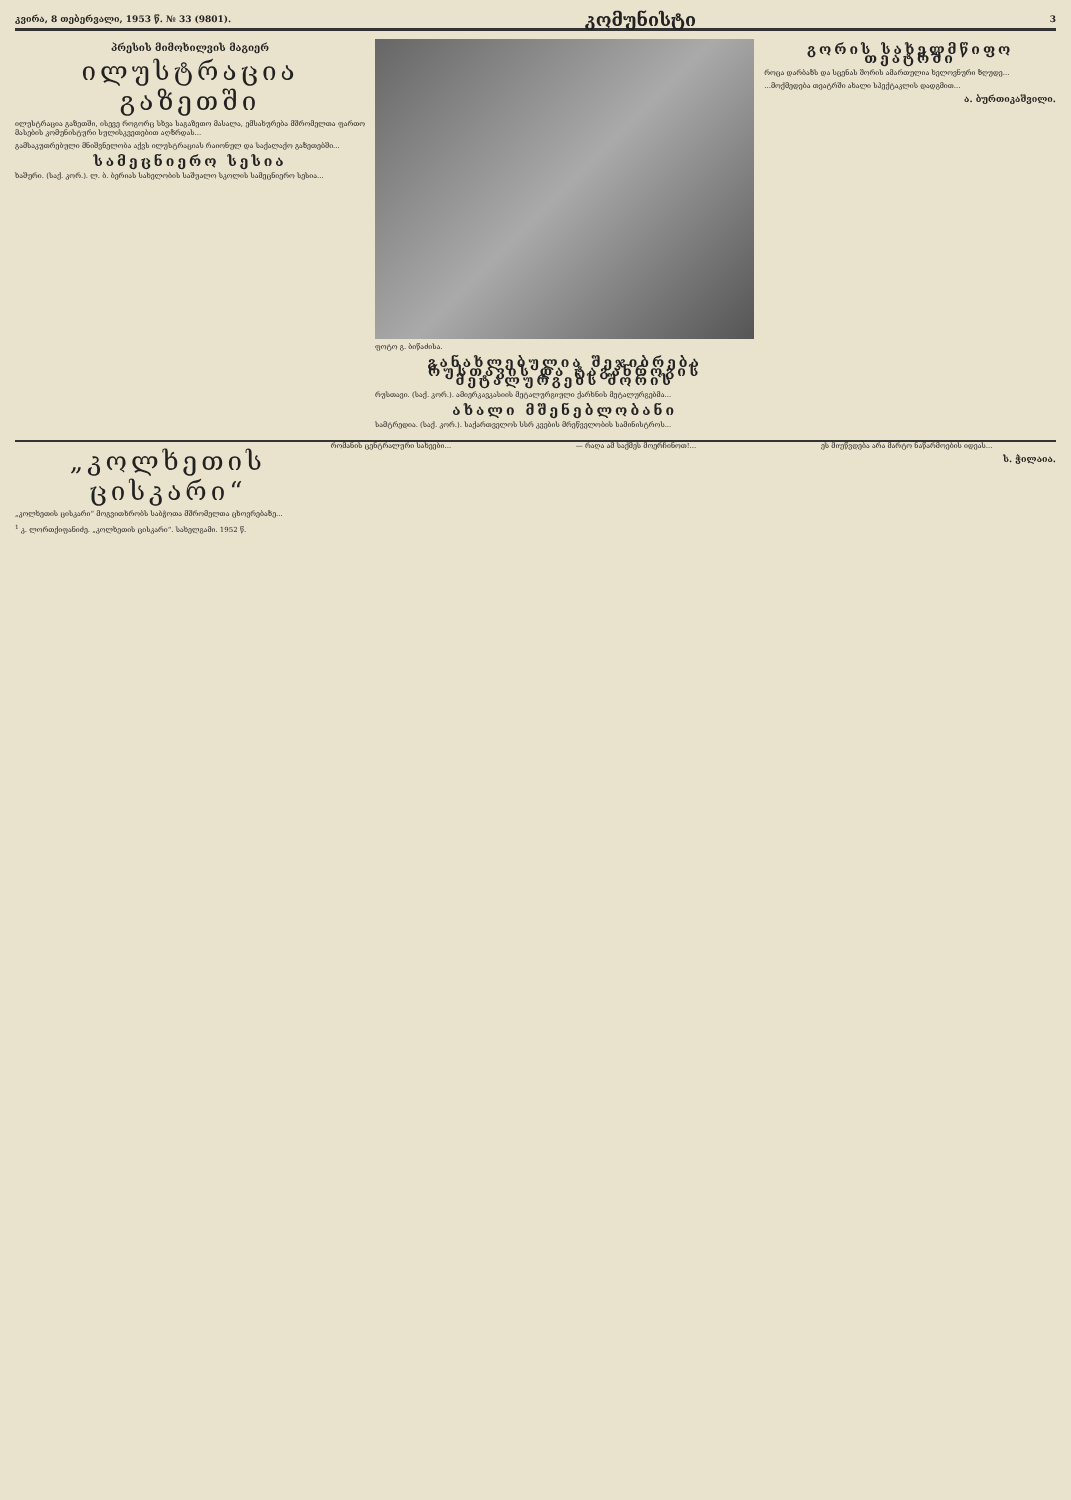კვირა, 8 თებერვალი, 1953 წ. № 33 (9801). კომუნისტი 3
პრესის მიმოხილვის მაგიერ
ილუსტრაცია გაზეთში
ილუსტრაცია გაზეთში, ისევე როგორც სხვა საგაზეთო მასალა, ემსახურება მშრომელთა ფართო მასების კომუნისტური სულისკვეთებით აღზრდას...
გამსაკუთრებული მნიშვნელობა აქვს ილუსტრაციას რაიონულ და საქალაქო გაზეთებში...
სამეცნიერო სესია
ხაშური. (საქ. კორ.). ლ. ბ. ბერიას სახელობის საშუალო სკოლის სამეცნიერო სესია...
ფოტო გ. ბიწაძისა.
განახლებულია შეჯიბრება რუსთავის და ტაგანროგის მეტალურგებს შორის
რუსთავი. (საქ. კორ.). ამიერკავკასიის მეტალურგიული ქარხნის მეტალურგებმა...
ახალი მშენებლობანი
სამტრედია. (საქ. კორ.). საქართველოს სსრ კვების მრეწველობის სამინისტროს...
გორის სახელმწიფო თეატრში
როცა დარბაზს და სცენას შორის ამართულია ხელოვნური ზღუდე...
...მოქმედება თეატრში ახალი სპექტაკლის დადგმით...
ა. ბურთიკაშვილი.
„კოლხეთის ცისკარი“
„კოლხეთის ცისკარი“ მოგვითხრობს საბჭოთა მშრომელთა ცხოვრებაზე...
<sup>1</sup> კ. ლორთქიფანიძე. „კოლხეთის ცისკარი“. სახელგამი. 1952 წ.
რომანის ცენტრალური სახეები... — რაღა ამ საქმეს მოერჩინოთ!... ეს მიუწვდება არა მარტო ნაწარმოების იდეას...
ს. ჭილაია.